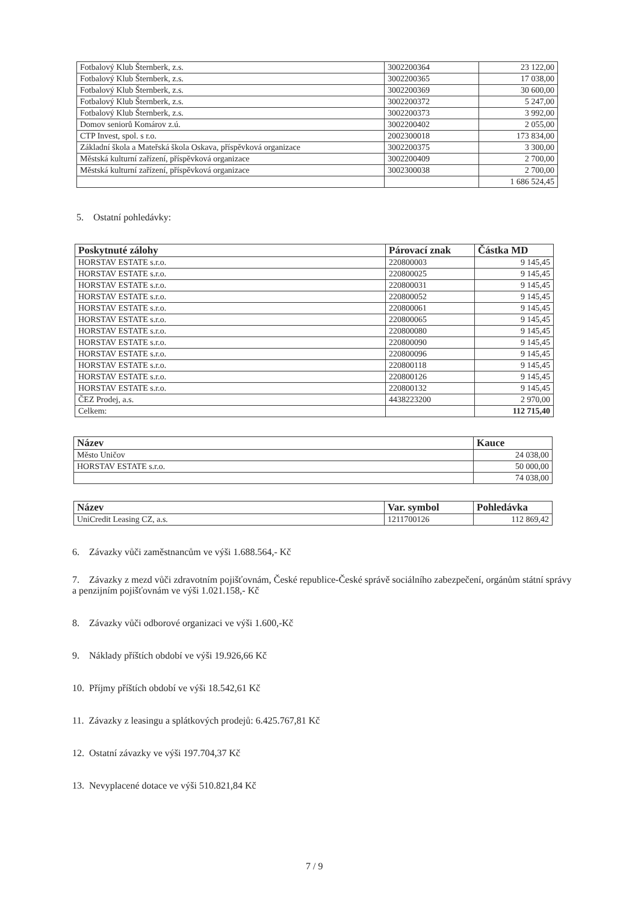| Fotbalový Klub Šternberk, z.s. | 3002200364 | 23 122,00 |
| Fotbalový Klub Šternberk, z.s. | 3002200365 | 17 038,00 |
| Fotbalový Klub Šternberk, z.s. | 3002200369 | 30 600,00 |
| Fotbalový Klub Šternberk, z.s. | 3002200372 | 5 247,00 |
| Fotbalový Klub Šternberk, z.s. | 3002200373 | 3 992,00 |
| Domov seniorů Komárov z.ú. | 3002200402 | 2 055,00 |
| CTP Invest, spol. s r.o. | 2002300018 | 173 834,00 |
| Základní škola a Mateřská škola Oskava, příspěvková organizace | 3002200375 | 3 300,00 |
| Městská kulturní zařízení, příspěvková organizace | 3002200409 | 2 700,00 |
| Městská kulturní zařízení, příspěvková organizace | 3002300038 | 2 700,00 |
| | | 1 686 524,45 |
5. Ostatní pohledávky:
| Poskytnuté zálohy | Párovací znak | Částka MD |
| --- | --- | --- |
| HORSTAV ESTATE s.r.o. | 220800003 | 9 145,45 |
| HORSTAV ESTATE s.r.o. | 220800025 | 9 145,45 |
| HORSTAV ESTATE s.r.o. | 220800031 | 9 145,45 |
| HORSTAV ESTATE s.r.o. | 220800052 | 9 145,45 |
| HORSTAV ESTATE s.r.o. | 220800061 | 9 145,45 |
| HORSTAV ESTATE s.r.o. | 220800065 | 9 145,45 |
| HORSTAV ESTATE s.r.o. | 220800080 | 9 145,45 |
| HORSTAV ESTATE s.r.o. | 220800090 | 9 145,45 |
| HORSTAV ESTATE s.r.o. | 220800096 | 9 145,45 |
| HORSTAV ESTATE s.r.o. | 220800118 | 9 145,45 |
| HORSTAV ESTATE s.r.o. | 220800126 | 9 145,45 |
| HORSTAV ESTATE s.r.o. | 220800132 | 9 145,45 |
| ČEZ Prodej, a.s. | 4438223200 | 2 970,00 |
| Celkem: | | 112 715,40 |
| Název | Kauce |
| --- | --- |
| Město Uničov | 24 038,00 |
| HORSTAV ESTATE s.r.o. | 50 000,00 |
| | 74 038,00 |
| Název | Var. symbol | Pohledávka |
| --- | --- | --- |
| UniCredit Leasing CZ, a.s. | 1211700126 | 112 869,42 |
6. Závazky vůči zaměstnancům ve výši 1.688.564,- Kč
7. Závazky z mezd vůči zdravotním pojišťovnám, České republice-České správě sociálního zabezpečení, orgánům státní správy a penzijním pojišťovnám ve výši 1.021.158,- Kč
8. Závazky vůči odborové organizaci ve výši 1.600,-Kč
9. Náklady příštích období ve výši 19.926,66 Kč
10. Příjmy příštích období ve výši 18.542,61 Kč
11. Závazky z leasingu a splátkových prodejů: 6.425.767,81 Kč
12. Ostatní závazky ve výši 197.704,37 Kč
13. Nevyplacené dotace ve výši 510.821,84 Kč
7 / 9